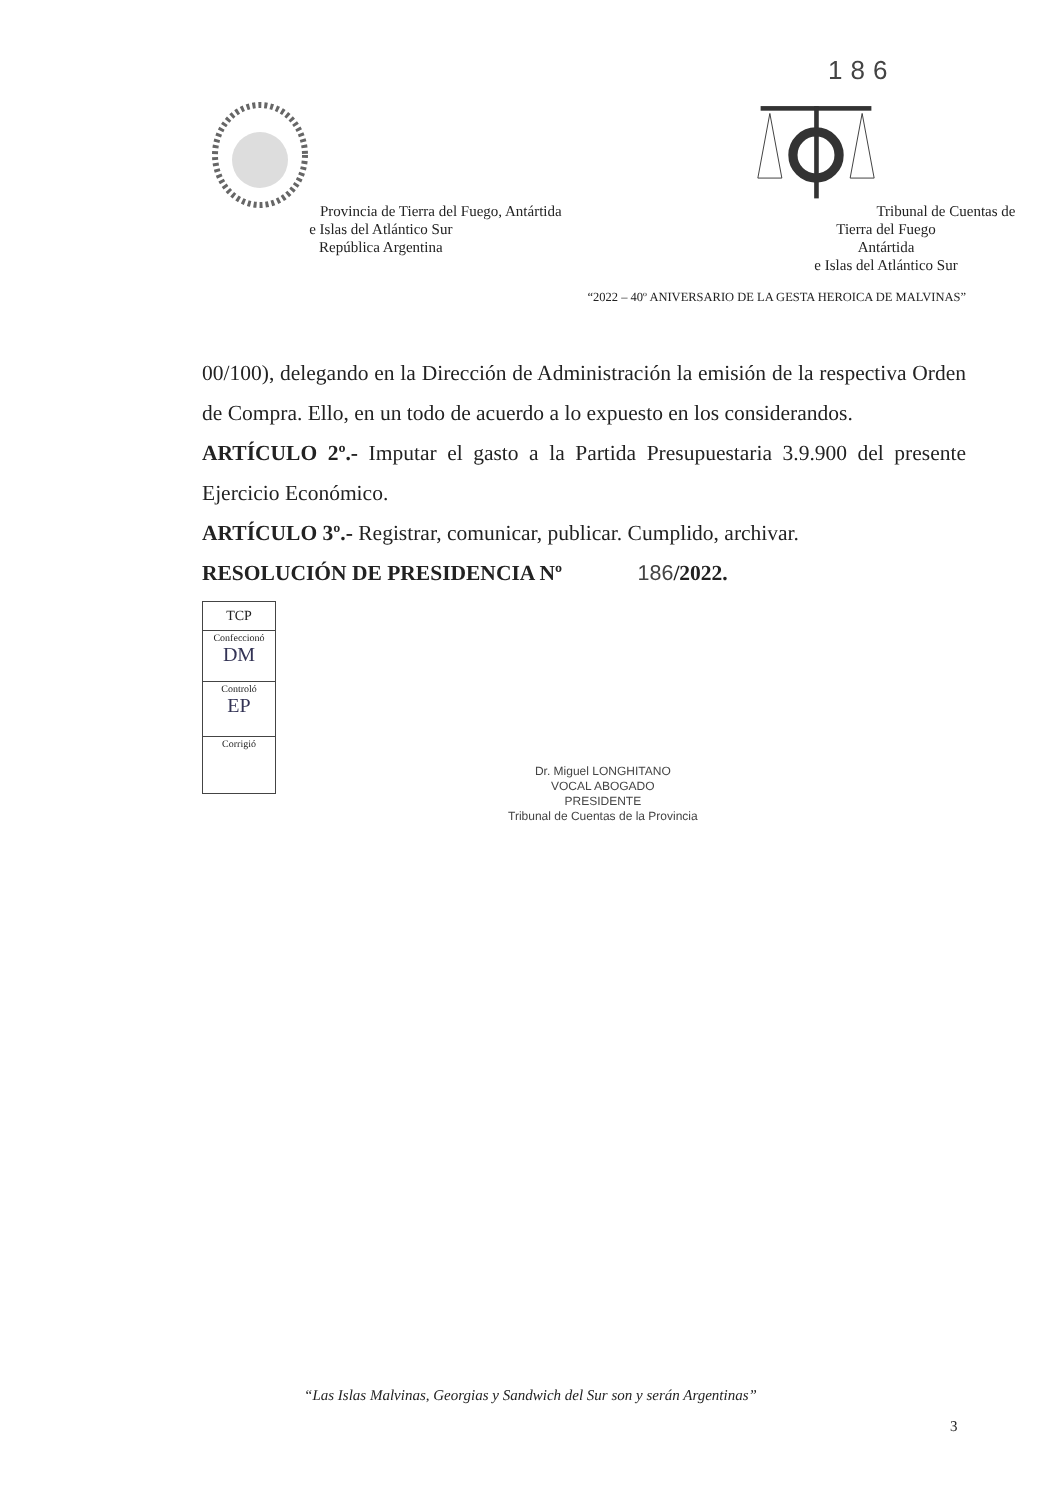186
Provincia de Tierra del Fuego, Antártida
e Islas del Atlántico Sur
República Argentina
Tribunal de Cuentas de Tierra del Fuego
Antártida
e Islas del Atlántico Sur
“2022 – 40º ANIVERSARIO DE LA GESTA HEROICA DE MALVINAS”
00/100), delegando en la Dirección de Administración la emisión de la respectiva Orden de Compra. Ello, en un todo de acuerdo a lo expuesto en los considerandos.
ARTÍCULO 2º.- Imputar el gasto a la Partida Presupuestaria 3.9.900 del presente Ejercicio Económico.
ARTÍCULO 3º.- Registrar, comunicar, publicar. Cumplido, archivar.
RESOLUCIÓN DE PRESIDENCIA Nº 186/2022.
| TCP |
| Confeccionó DM |
| Controló EP |
| Corrigió |
Dr. Miguel LONGHITANO
VOCAL ABOGADO
PRESIDENTE
Tribunal de Cuentas de la Provincia
“Las Islas Malvinas, Georgias y Sandwich del Sur son y serán Argentinas”
3